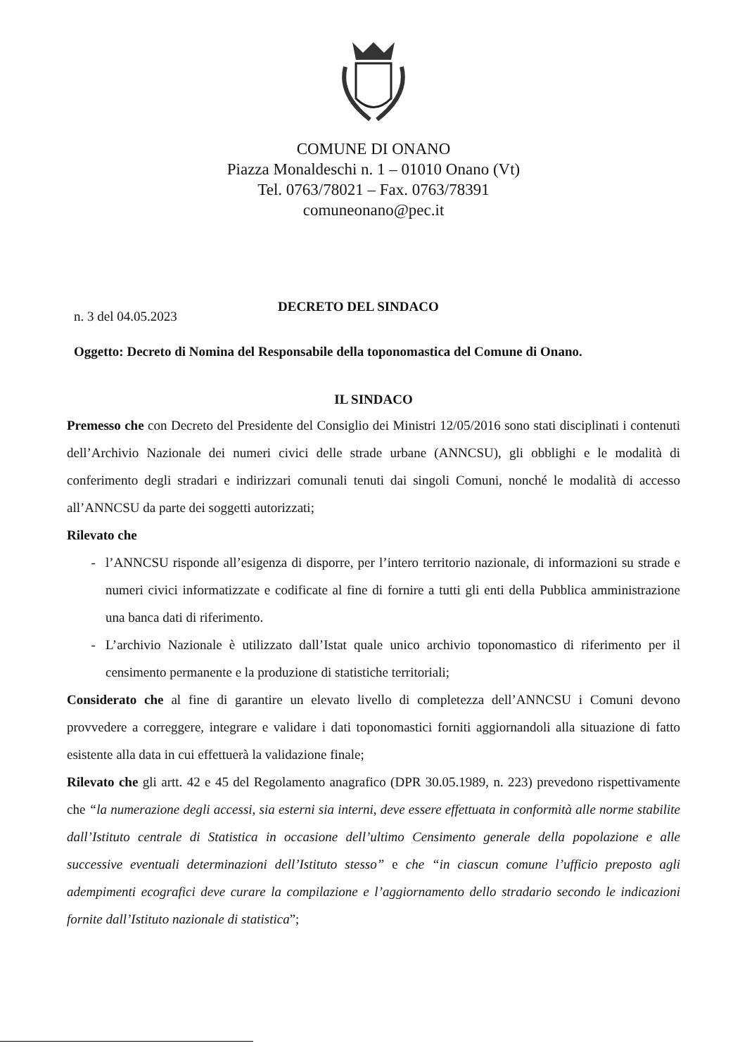COMUNE DI ONANO
Piazza Monaldeschi n. 1 – 01010 Onano (Vt)
Tel. 0763/78021 – Fax. 0763/78391
comuneonano@pec.it
n. 3 del 04.05.2023
DECRETO DEL SINDACO
Oggetto: Decreto di Nomina del Responsabile della toponomastica del Comune di Onano.
IL SINDACO
Premesso che con Decreto del Presidente del Consiglio dei Ministri 12/05/2016 sono stati disciplinati i contenuti dell’Archivio Nazionale dei numeri civici delle strade urbane (ANNCSU), gli obblighi e le modalità di conferimento degli stradari e indirizzari comunali tenuti dai singoli Comuni, nonché le modalità di accesso all’ANNCSU da parte dei soggetti autorizzati;
Rilevato che
l’ANNCSU risponde all’esigenza di disporre, per l’intero territorio nazionale, di informazioni su strade e numeri civici informatizzate e codificate al fine di fornire a tutti gli enti della Pubblica amministrazione una banca dati di riferimento.
L’archivio Nazionale è utilizzato dall’Istat quale unico archivio toponomastico di riferimento per il censimento permanente e la produzione di statistiche territoriali;
Considerato che al fine di garantire un elevato livello di completezza dell’ANNCSU i Comuni devono provvedere a correggere, integrare e validare i dati toponomastici forniti aggiornandoli alla situazione di fatto esistente alla data in cui effettuerà la validazione finale;
Rilevato che gli artt. 42 e 45 del Regolamento anagrafico (DPR 30.05.1989, n. 223) prevedono rispettivamente che “la numerazione degli accessi, sia esterni sia interni, deve essere effettuata in conformità alle norme stabilite dall’Istituto centrale di Statistica in occasione dell’ultimo Censimento generale della popolazione e alle successive eventuali determinazioni dell’Istituto stesso” e che “in ciascun comune l’ufficio preposto agli adempimenti ecografici deve curare la compilazione e l’aggiornamento dello stradario secondo le indicazioni fornite dall’Istituto nazionale di statistica”;